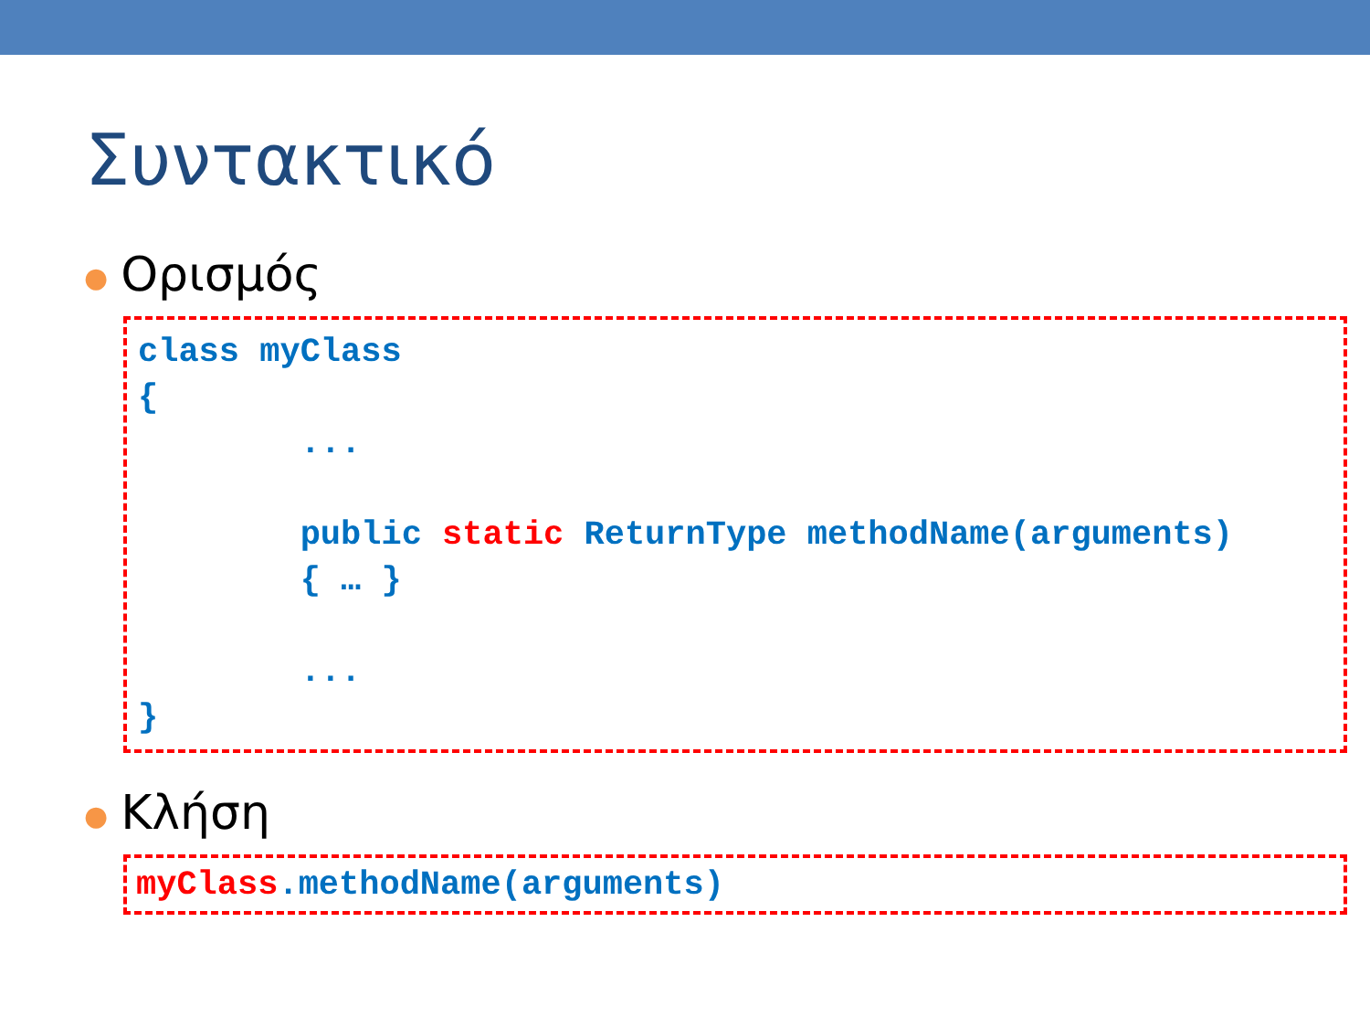Συντακτικό
● Ορισμός
class myClass
{
        ...

        public static ReturnType methodName(arguments)
        { … }

        ...
}
● Κλήση
myClass.methodName(arguments)